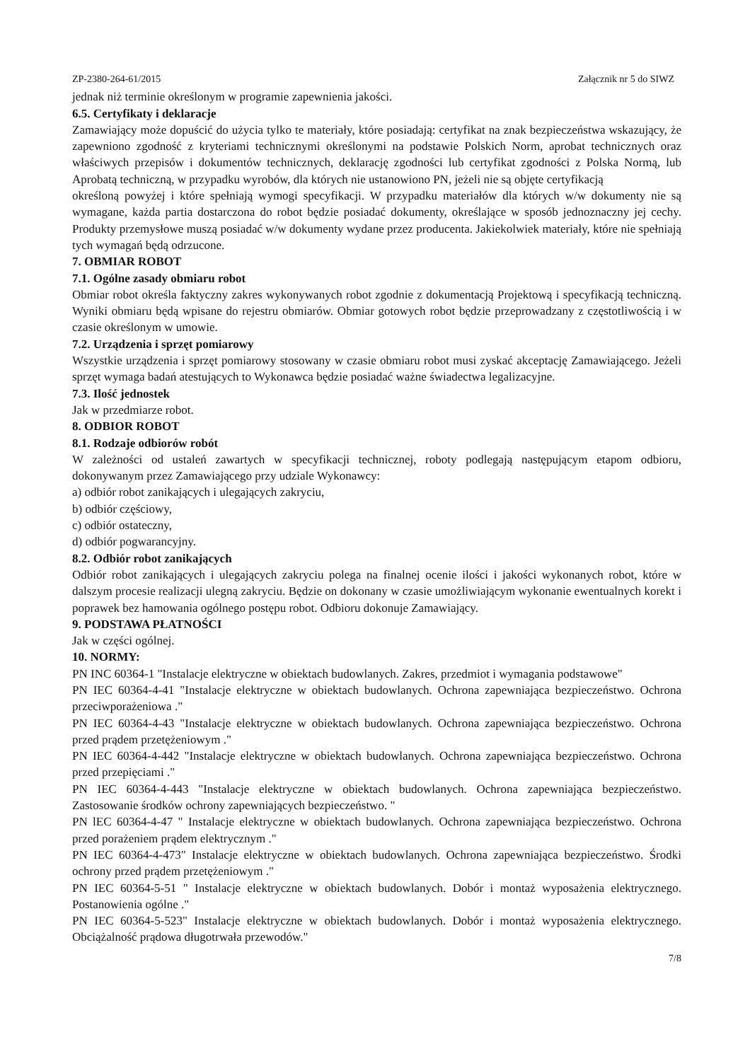ZP-2380-264-61/2015 Załącznik nr 5 do SIWZ
jednak niż terminie określonym w programie zapewnienia jakości.
6.5. Certyfikaty i deklaracje
Zamawiający może dopuścić do użycia tylko te materiały, które posiadają: certyfikat na znak bezpieczeństwa wskazujący, że zapewniono zgodność z kryteriami technicznymi określonymi na podstawie Polskich Norm, aprobat technicznych oraz właściwych przepisów i dokumentów technicznych, deklarację zgodności lub certyfikat zgodności z Polska Normą, lub Aprobatą techniczną, w przypadku wyrobów, dla których nie ustanowiono PN, jeżeli nie są objęte certyfikacją
określoną powyżej i które spełniają wymogi specyfikacji. W przypadku materiałów dla których w/w dokumenty nie są wymagane, każda partia dostarczona do robot będzie posiadać dokumenty, określające w sposób jednoznaczny jej cechy. Produkty przemysłowe muszą posiadać w/w dokumenty wydane przez producenta. Jakiekolwiek materiały, które nie spełniają tych wymagań będą odrzucone.
7. OBMIAR ROBOT
7.1. Ogólne zasady obmiaru robot
Obmiar robot określa faktyczny zakres wykonywanych robot zgodnie z dokumentacją Projektową i specyfikacją techniczną. Wyniki obmiaru będą wpisane do rejestru obmiarów. Obmiar gotowych robot będzie przeprowadzany z częstotliwością i w czasie określonym w umowie.
7.2. Urządzenia i sprzęt pomiarowy
Wszystkie urządzenia i sprzęt pomiarowy stosowany w czasie obmiaru robot musi zyskać akceptację Zamawiającego. Jeżeli sprzęt wymaga badań atestujących to Wykonawca będzie posiadać ważne świadectwa legalizacyjne.
7.3. Ilość jednostek
Jak w przedmiarze robot.
8. ODBIOR ROBOT
8.1. Rodzaje odbiorów robót
W zależności od ustaleń zawartych w specyfikacji technicznej, roboty podlegają następującym etapom odbioru, dokonywanym przez Zamawiającego przy udziale Wykonawcy:
a) odbiór robot zanikających i ulegających zakryciu,
b) odbiór częściowy,
c) odbiór ostateczny,
d) odbiór pogwarancyjny.
8.2. Odbiór robot zanikających
Odbiór robot zanikających i ulegających zakryciu polega na finalnej ocenie ilości i jakości wykonanych robot, które w dalszym procesie realizacji ulegną zakryciu. Będzie on dokonany w czasie umożliwiającym wykonanie ewentualnych korekt i poprawek bez hamowania ogólnego postępu robot. Odbioru dokonuje Zamawiający.
9. PODSTAWA PŁATNOŚCI
Jak w części ogólnej.
10. NORMY:
PN INC 60364-1 "Instalacje elektryczne w obiektach budowlanych. Zakres, przedmiot i wymagania podstawowe"
PN IEC 60364-4-41 "Instalacje elektryczne w obiektach budowlanych. Ochrona zapewniająca bezpieczeństwo. Ochrona przeciwporażeniowa ."
PN IEC 60364-4-43 "Instalacje elektryczne w obiektach budowlanych. Ochrona zapewniająca bezpieczeństwo. Ochrona przed prądem przetężeniowym ."
PN IEC 60364-4-442 "Instalacje elektryczne w obiektach budowlanych. Ochrona zapewniająca bezpieczeństwo. Ochrona przed przepięciami ."
PN IEC 60364-4-443 "Instalacje elektryczne w obiektach budowlanych. Ochrona zapewniająca bezpieczeństwo. Zastosowanie środków ochrony zapewniających bezpieczeństwo. "
PN lEC 60364-4-47 " Instalacje elektryczne w obiektach budowlanych. Ochrona zapewniająca bezpieczeństwo. Ochrona przed porażeniem prądem elektrycznym ."
PN IEC 60364-4-473" Instalacje elektryczne w obiektach budowlanych. Ochrona zapewniająca bezpieczeństwo. Środki ochrony przed prądem przetężeniowym ."
PN IEC 60364-5-51 " Instalacje elektryczne w obiektach budowlanych. Dobór i montaż wyposażenia elektrycznego. Postanowienia ogólne ."
PN IEC 60364-5-523" Instalacje elektryczne w obiektach budowlanych. Dobór i montaż wyposażenia elektrycznego. Obciążalność prądowa długotrwała przewodów."
7/8